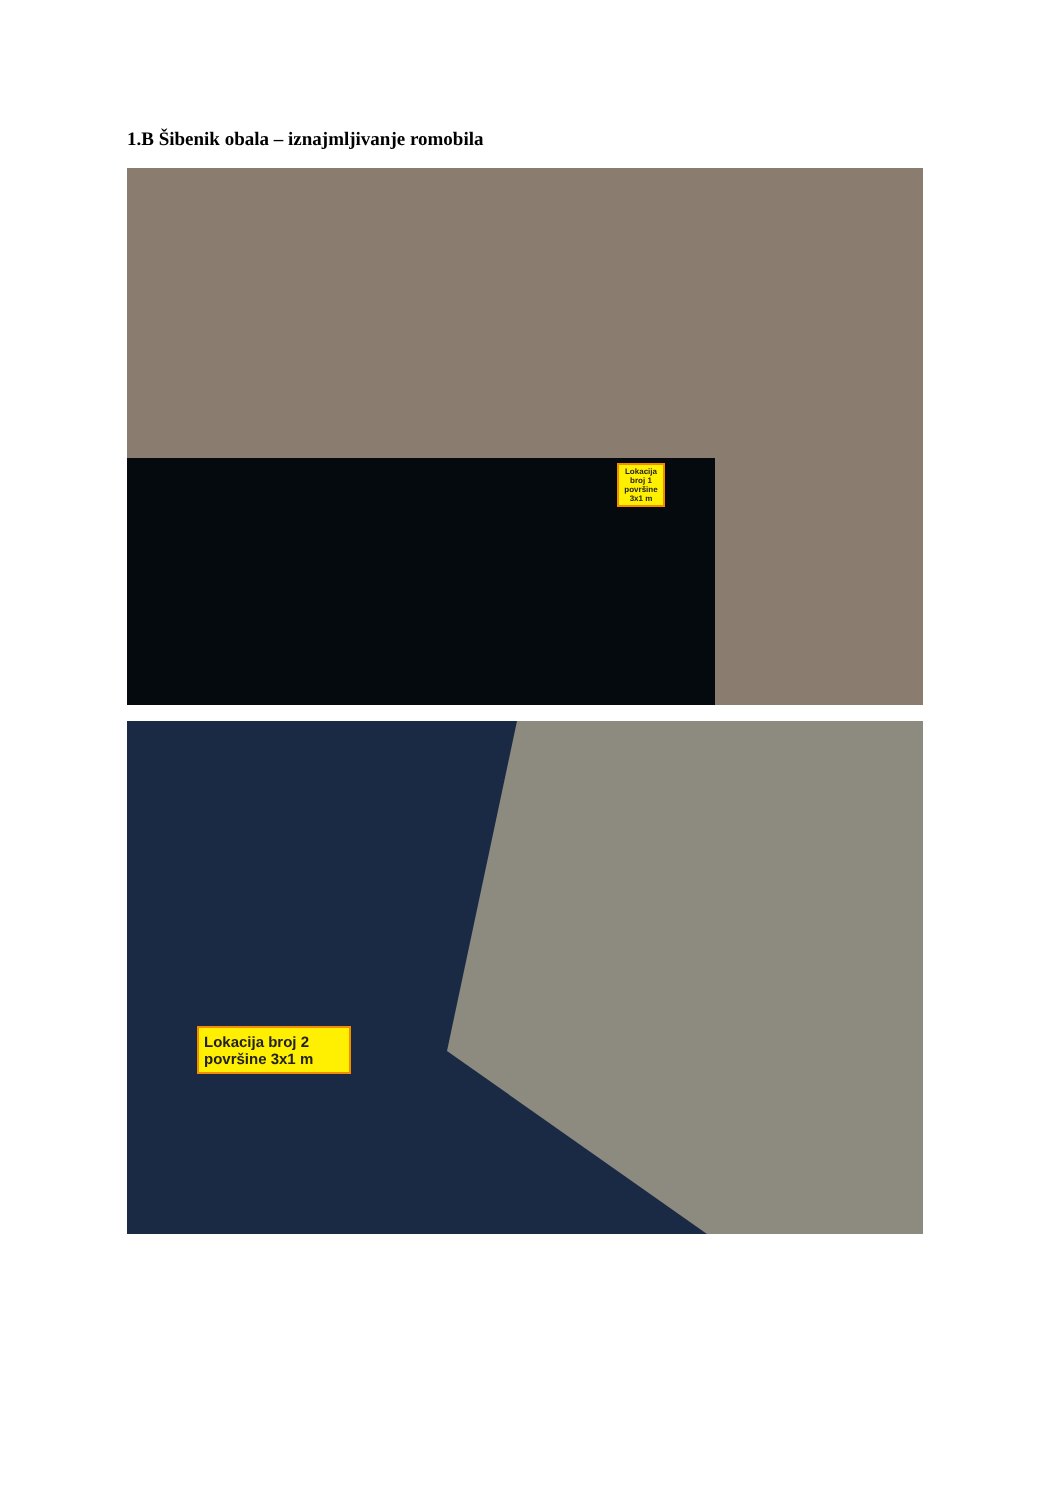1.B Šibenik obala – iznajmljivanje romobila
Lokacija broj 1 površine 3x1 m
Lokacija broj 2 površine 3x1 m